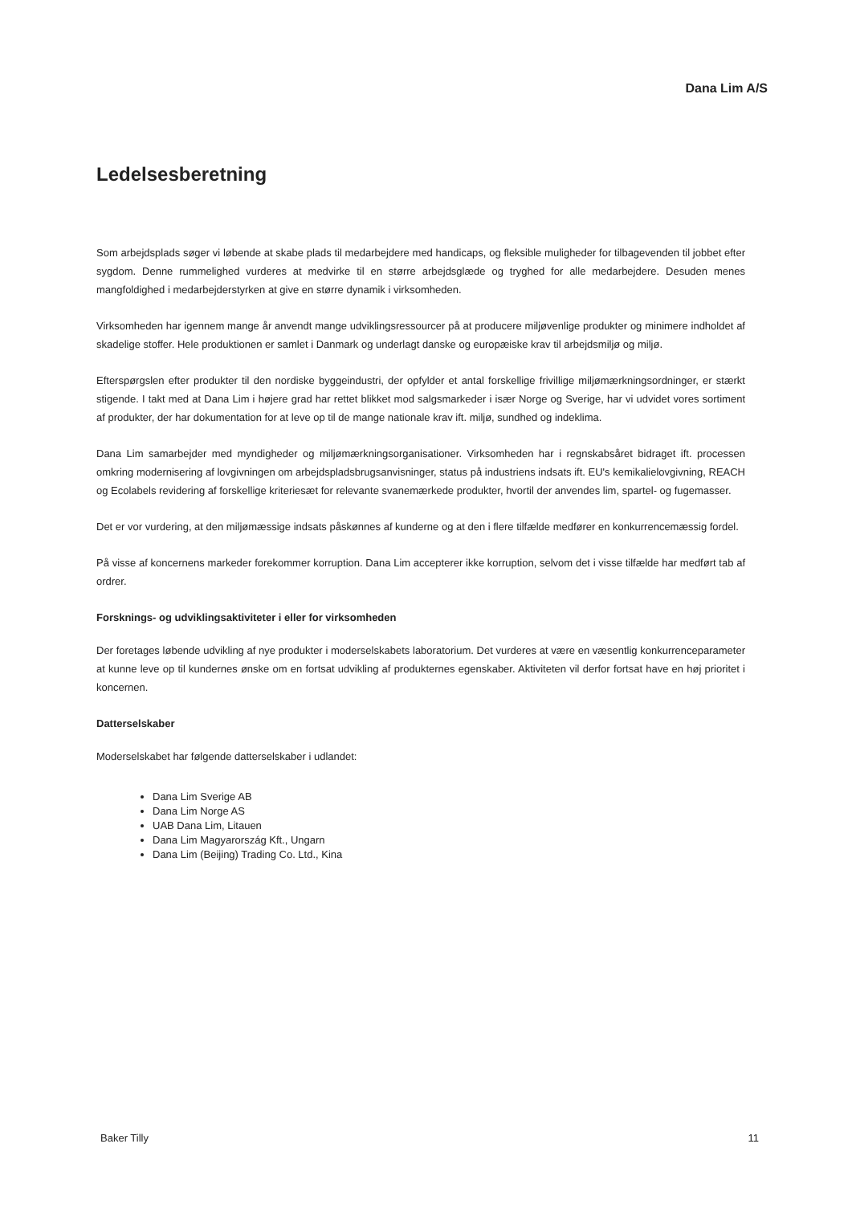Dana Lim A/S
Ledelsesberetning
Som arbejdsplads søger vi løbende at skabe plads til medarbejdere med handicaps, og fleksible muligheder for tilbagevenden til jobbet efter sygdom. Denne rummelighed vurderes at medvirke til en større arbejdsglæde og tryghed for alle medarbejdere. Desuden menes mangfoldighed i medarbejderstyrken at give en større dynamik i virksomheden.
Virksomheden har igennem mange år anvendt mange udviklingsressourcer på at producere miljøvenlige produkter og minimere indholdet af skadelige stoffer. Hele produktionen er samlet i Danmark og underlagt danske og europæiske krav til arbejdsmiljø og miljø.
Efterspørgslen efter produkter til den nordiske byggeindustri, der opfylder et antal forskellige frivillige miljømærkningsordninger, er stærkt stigende. I takt med at Dana Lim i højere grad har rettet blikket mod salgsmarkeder i især Norge og Sverige, har vi udvidet vores sortiment af produkter, der har dokumentation for at leve op til de mange nationale krav ift. miljø, sundhed og indeklima.
Dana Lim samarbejder med myndigheder og miljømærkningsorganisationer. Virksomheden har i regnskabsåret bidraget ift. processen omkring modernisering af lovgivningen om arbejdspladsbrugsanvisninger, status på industriens indsats ift. EU's kemikalielovgivning, REACH og Ecolabels revidering af forskellige kriteriesæt for relevante svanemærkede produkter, hvortil der anvendes lim, spartel- og fugemasser.
Det er vor vurdering, at den miljømæssige indsats påskønnes af kunderne og at den i flere tilfælde medfører en konkurrencemæssig fordel.
På visse af koncernens markeder forekommer korruption. Dana Lim accepterer ikke korruption, selvom det i visse tilfælde har medført tab af ordrer.
Forsknings- og udviklingsaktiviteter i eller for virksomheden
Der foretages løbende udvikling af nye produkter i moderselskabets laboratorium. Det vurderes at være en væsentlig konkurrenceparameter at kunne leve op til kundernes ønske om en fortsat udvikling af produkternes egenskaber. Aktiviteten vil derfor fortsat have en høj prioritet i koncernen.
Datterselskaber
Moderselskabet har følgende datterselskaber i udlandet:
Dana Lim Sverige AB
Dana Lim Norge AS
UAB Dana Lim, Litauen
Dana Lim Magyarország Kft., Ungarn
Dana Lim (Beijing) Trading Co. Ltd., Kina
Baker Tilly 11